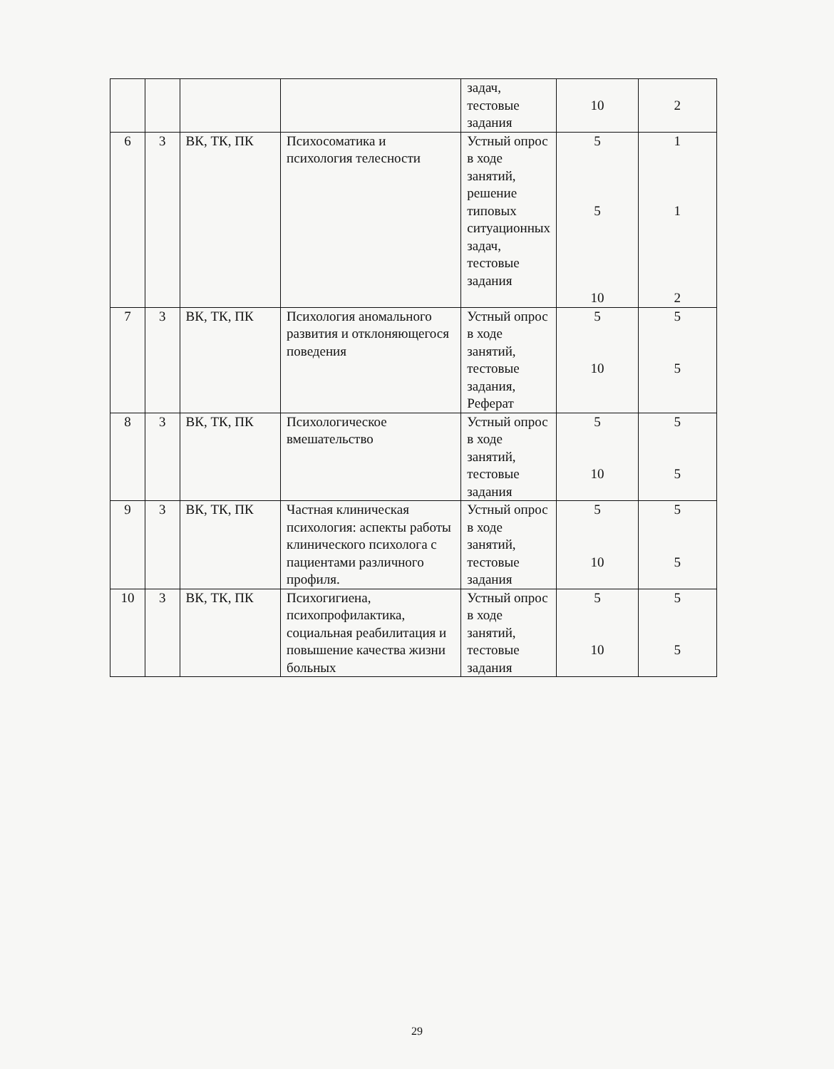| | | | | задач, тестовые задания | 10 | 2 |
| 6 | 3 | ВК, ТК, ПК | Психосоматика и психология телесности | Устный опрос в ходе занятий, решение типовых ситуационных задач, тестовые задания | 5 5 10 | 1 1 2 |
| 7 | 3 | ВК, ТК, ПК | Психология аномального развития и отклоняющегося поведения | Устный опрос в ходе занятий, тестовые задания, Реферат | 5 10 | 5 5 |
| 8 | 3 | ВК, ТК, ПК | Психологическое вмешательство | Устный опрос в ходе занятий, тестовые задания | 5 10 | 5 5 |
| 9 | 3 | ВК, ТК, ПК | Частная клиническая психология: аспекты работы клинического психолога с пациентами различного профиля. | Устный опрос в ходе занятий, тестовые задания | 5 10 | 5 5 |
| 10 | 3 | ВК, ТК, ПК | Психогигиена, психопрофилактика, социальная реабилитация и повышение качества жизни больных | Устный опрос в ходе занятий, тестовые задания | 5 10 | 5 5 |
29